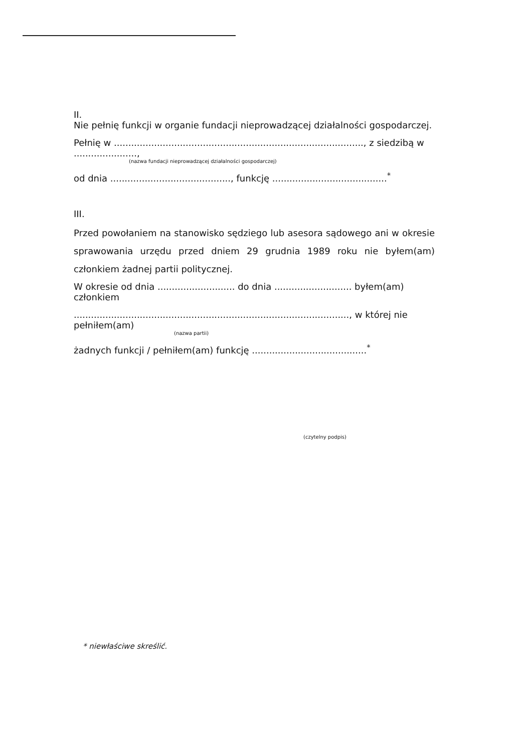II.
Nie pełnię funkcji w organie fundacji nieprowadzącej działalności gospodarczej.
Pełnię w ......................................................................................., z siedzibą w ......................,
(nazwa fundacji nieprowadzącej działalności gospodarczej)
od dnia .........................................., funkcję ........................................<sup>*</sup>
III.
Przed powołaniem na stanowisko sędziego lub asesora sądowego ani w okresie sprawowania urzędu przed dniem 29 grudnia 1989 roku nie byłem(am) członkiem żadnej partii politycznej.
W okresie od dnia ........................... do dnia ........................... byłem(am) członkiem
................................................................................................, w której nie pełniłem(am)
(nazwa partii)
żadnych funkcji / pełniłem(am) funkcję ........................................<sup>*</sup>
(czytelny podpis)
* niewłaściwe skreślić.